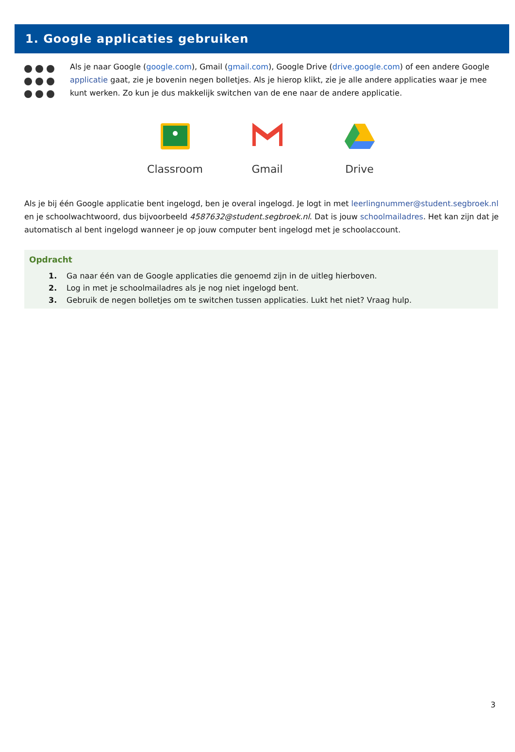1. Google applicaties gebruiken
Als je naar Google (google.com), Gmail (gmail.com), Google Drive (drive.google.com) of een andere Google applicatie gaat, zie je bovenin negen bolletjes. Als je hierop klikt, zie je alle andere applicaties waar je mee kunt werken. Zo kun je dus makkelijk switchen van de ene naar de andere applicatie.
Classroom
Gmail
Drive
Als je bij één Google applicatie bent ingelogd, ben je overal ingelogd. Je logt in met leerlingnummer@student.segbroek.nl en je schoolwachtwoord, dus bijvoorbeeld 4587632@student.segbroek.nl. Dat is jouw schoolmailadres. Het kan zijn dat je automatisch al bent ingelogd wanneer je op jouw computer bent ingelogd met je schoolaccount.
Opdracht
1. Ga naar één van de Google applicaties die genoemd zijn in de uitleg hierboven.
2. Log in met je schoolmailadres als je nog niet ingelogd bent.
3. Gebruik de negen bolletjes om te switchen tussen applicaties. Lukt het niet? Vraag hulp.
3